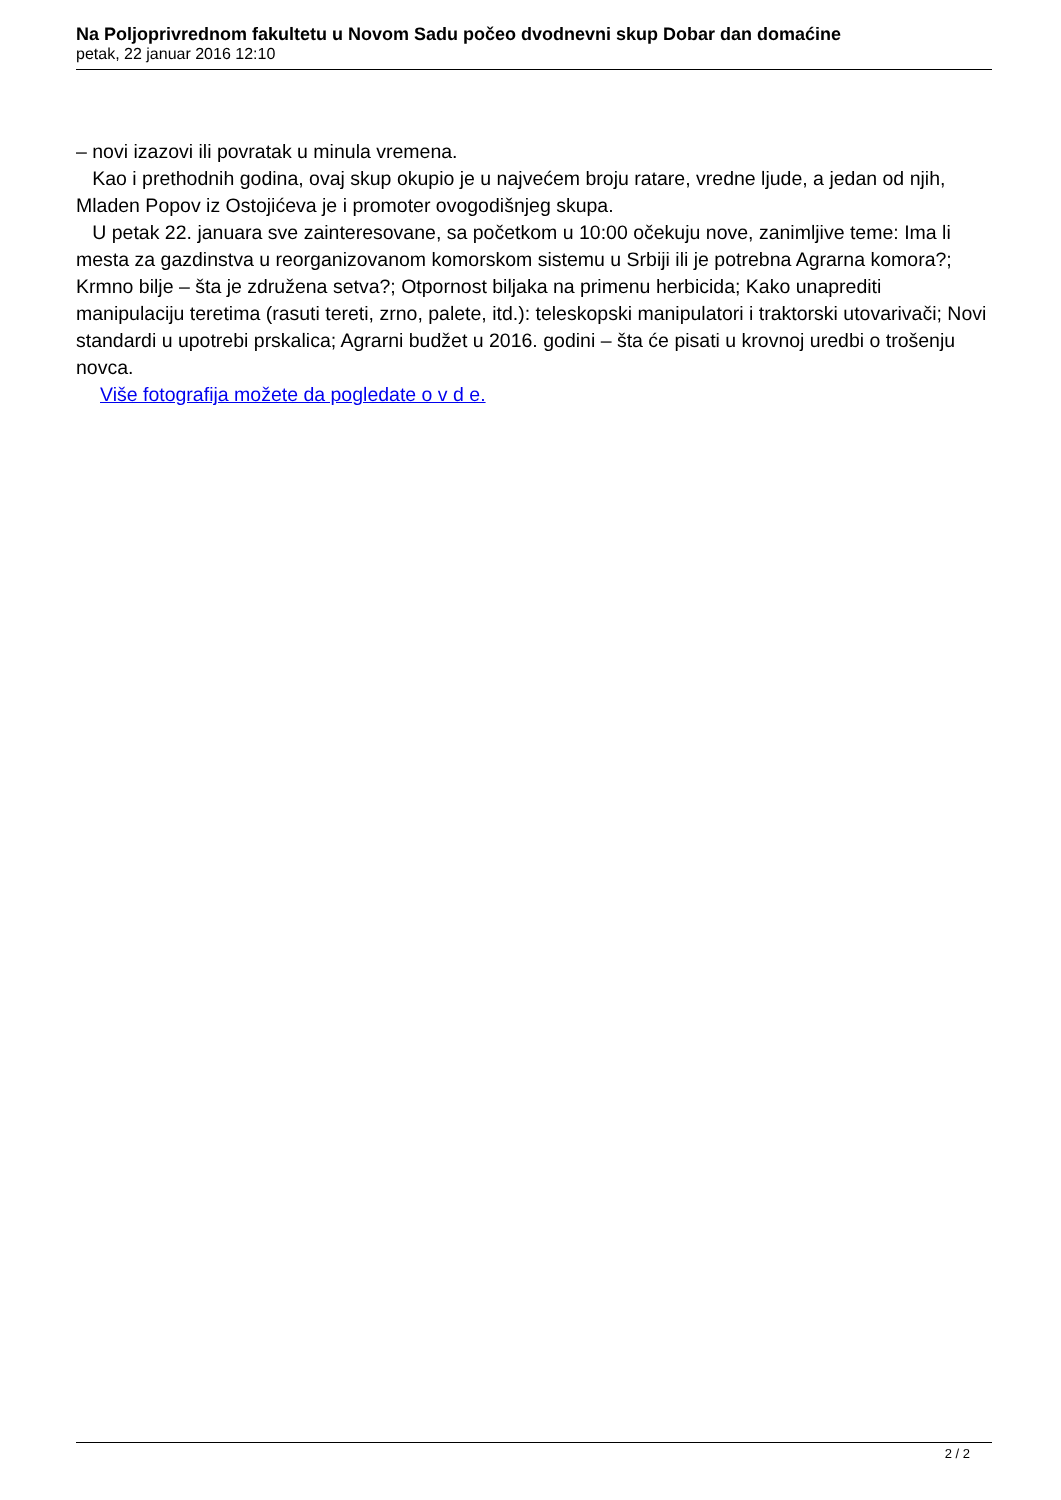Na Poljoprivrednom fakultetu u Novom Sadu počeo dvodnevni skup Dobar dan domaćine
petak, 22 januar 2016 12:10
– novi izazovi ili povratak u minula vremena.
Kao i prethodnih godina, ovaj skup okupio je u najvećem broju ratare, vredne ljude, a jedan od njih, Mladen Popov iz Ostojićeva je i promoter ovogodišnjeg skupa.
U petak 22. januara sve zainteresovane, sa početkom u 10:00 očekuju nove, zanimljive teme: Ima li mesta za gazdinstva u reorganizovanom komorskom sistemu u Srbiji ili je potrebna Agrarna komora?; Krmno bilje – šta je združena setva?; Otpornost biljaka na primenu herbicida; Kako unaprediti manipulaciju teretima (rasuti tereti, zrno, palete, itd.): teleskopski manipulatori i traktorski utovarivači; Novi standardi u upotrebi prskalica; Agrarni budžet u 2016. godini – šta će pisati u krovnoj uredbi o trošenju novca.
Više fotografija možete da pogledate o v d e.
2 / 2